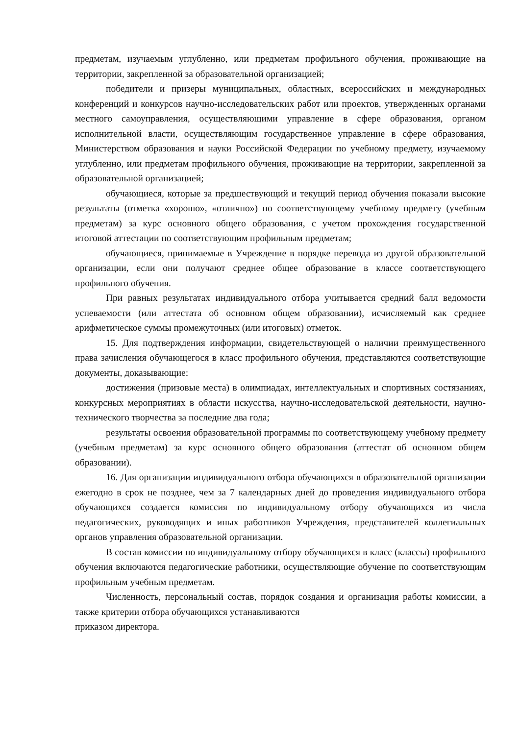предметам, изучаемым углубленно, или предметам профильного обучения, проживающие на территории, закрепленной за образовательной организацией;
победители и призеры муниципальных, областных, всероссийских и международных конференций и конкурсов научно-исследовательских работ или проектов, утвержденных органами местного самоуправления, осуществляющими управление в сфере образования, органом исполнительной власти, осуществляющим государственное управление в сфере образования, Министерством образования и науки Российской Федерации по учебному предмету, изучаемому углубленно, или предметам профильного обучения, проживающие на территории, закрепленной за образовательной организацией;
обучающиеся, которые за предшествующий и текущий период обучения показали высокие результаты (отметка «хорошо», «отлично») по соответствующему учебному предмету (учебным предметам) за курс основного общего образования, с учетом прохождения государственной итоговой аттестации по соответствующим профильным предметам;
обучающиеся, принимаемые в Учреждение в порядке перевода из другой образовательной организации, если они получают среднее общее образование в классе соответствующего профильного обучения.
При равных результатах индивидуального отбора учитывается средний балл ведомости успеваемости (или аттестата об основном общем образовании), исчисляемый как среднее арифметическое суммы промежуточных (или итоговых) отметок.
15. Для подтверждения информации, свидетельствующей о наличии преимущественного права зачисления обучающегося в класс профильного обучения, представляются соответствующие документы, доказывающие:
достижения (призовые места) в олимпиадах, интеллектуальных и спортивных состязаниях, конкурсных мероприятиях в области искусства, научно-исследовательской деятельности, научно-технического творчества за последние два года;
результаты освоения образовательной программы по соответствующему учебному предмету (учебным предметам) за курс основного общего образования (аттестат об основном общем образовании).
16. Для организации индивидуального отбора обучающихся в образовательной организации ежегодно в срок не позднее, чем за 7 календарных дней до проведения индивидуального отбора обучающихся создается комиссия по индивидуальному отбору обучающихся из числа педагогических, руководящих и иных работников Учреждения, представителей коллегиальных органов управления образовательной организации.
В состав комиссии по индивидуальному отбору обучающихся в класс (классы) профильного обучения включаются педагогические работники, осуществляющие обучение по соответствующим профильным учебным предметам.
Численность, персональный состав, порядок создания и организация работы комиссии, а также критерии отбора обучающихся устанавливаются
приказом директора.